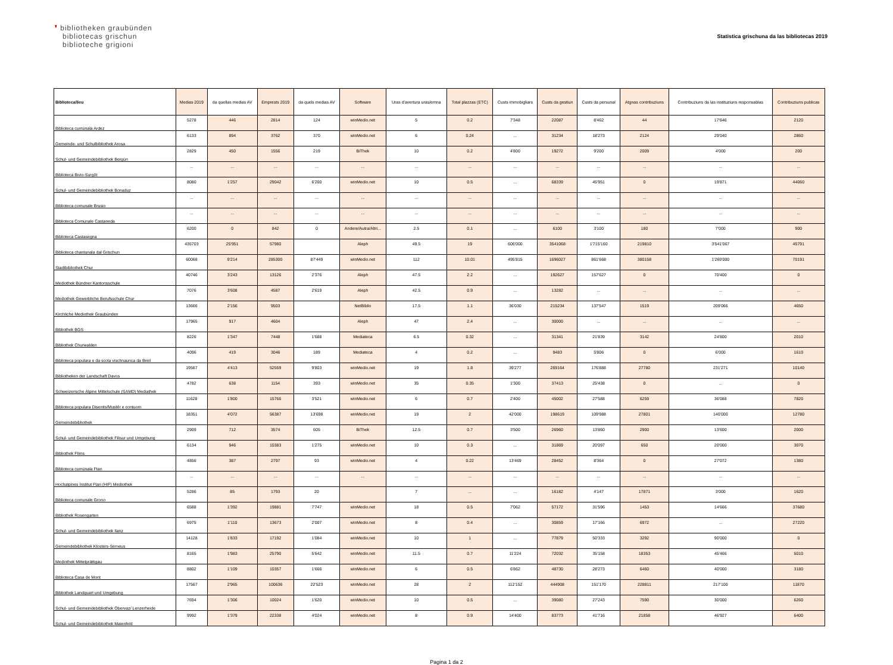❜ bibliotheken graubünden
bibliotecas grischun
biblioteche grigioni
Statistica grischuna da las bibliotecas 2019
| Biblioteca/lieu | Medias 2019 | da quellas medias AV | Emprests 2019 | da quels medias AV | Software | Uras d'avertura uras/emna | Total plazzas (ETC) | Custs immobigliars | Custs da gestiun | Custs da persunal | Atgnas contribuziuns | Contribuziuns da las instituziuns responsablas | Contribuziuns publicas |
| --- | --- | --- | --- | --- | --- | --- | --- | --- | --- | --- | --- | --- | --- |
| Biblioteca cumünala Ardez | 5278 | 446 | 2814 | 124 | winMedio.net | 5 | 0.2 | 7'348 | 22087 | 8'462 | 44 | 17'646 | 2120 |
| Gemeinde- und Schulbibliothek Arosa | 6133 | 894 | 3762 | 370 | winMedio.net | 6 | 0.24 | ... | 31234 | 18'273 | 2124 | 29'040 | 2860 |
| Schul- und Gemeindebibliothek Bergün | 2829 | 450 | 1556 | 219 | BiThek | 10 | 0.2 | 4'800 | 19272 | 9'200 | 2009 | 4'000 | 200 |
| Biblioteca Bivio-Surgôt | ... | ... | ... | ... | ... | ... | ... | ... | ... | ... | ... | ... | ... |
| Schul- und Gemeindebibliothek Bonaduz | 8080 | 1'257 | 29042 | 6'200 | winMedio.net | 10 | 0.5 | ... | 68339 | 45'951 | 0 | 19'871 | 44060 |
| Biblioteca comunale Brusio | ... | ... | ... | ... | ... | ... | ... | ... | ... | ... | ... | ... | ... |
| Biblioteca Comunale Castaneda | ... | ... | ... | ... | ... | ... | ... | ... | ... | ... | ... | ... | ... |
| Biblioteca Castasegna | 6200 | 0 | 842 | 0 | Andere/Autra/Altri... | 2.5 | 0.1 | ... | 6100 | 3'100 | 180 | 7'000 | 900 |
| Biblioteca chantunala dal Grischun | 435703 | 25'951 | 57980 | | Aleph | 49.5 | 19 | 606'000 | 3541068 | 1'715'160 | 219810 | 3'541'067 | 45791 |
| Stadtbibliothek Chur | 60068 | 9'214 | 285300 | 87'449 | winMedio.net | 112 | 10.01 | 495'815 | 1696027 | 861'668 | 380158 | 1'269'000 | 70191 |
| Mediothek Bündner Kantonsschule | 40746 | 3'243 | 13126 | 2'376 | Aleph | 47.5 | 2.2 | ... | 192627 | 157'627 | 0 | 70'400 | 0 |
| Mediothek Gewerbliche Berufsschule Chur | 7076 | 3'608 | 4587 | 2'619 | Aleph | 42.5 | 0.9 | ... | 13282 | ... | ... | ... | ... |
| Kirchliche Mediothek Graubünden | 13666 | 2'156 | 9503 | | NetBiblio | 17.5 | 1.1 | 36'030 | 215234 | 137'547 | 1519 | 209'066 | 4650 |
| Bibliothek BGS | 17965 | 917 | 4604 | | Aleph | 47 | 2.4 | ... | 30000 | ... | ... | ... | ... |
| Bibliothek Churwalden | 8226 | 1'347 | 7448 | 1'688 | Mediateca | 6.5 | 0.32 | ... | 31341 | 21'839 | 3142 | 24'800 | 2010 |
| Biblioteca populara e da scola vischnaunca da Breil | 4096 | 419 | 3046 | 189 | Mediateca | 4 | 0.2 | ... | 9483 | 5'806 | 0 | 6'000 | 1610 |
| Bibliotheken der Landschaft Davos | 19567 | 4'413 | 52559 | 9'803 | winMedio.net | 19 | 1.8 | 39'277 | 269164 | 176'888 | 27780 | 231'271 | 10140 |
| Schweizerische Alpine Mittelschule (SAMD) Mediathek | 4782 | 638 | 1154 | 393 | winMedio.net | 35 | 0.35 | 1'300 | 37413 | 25'438 | 0 | ... | 0 |
| Biblioteca populara Disentis/Mustér e contuorn | 11628 | 1'800 | 15766 | 3'521 | winMedio.net | 6 | 0.7 | 2'400 | 45002 | 27'588 | 6259 | 36'088 | 7820 |
| Gemeindebibliothek | 18351 | 4'072 | 56387 | 13'698 | winMedio.net | 19 | 2 | 42'000 | 198619 | 109'988 | 27801 | 140'000 | 12780 |
| Schul- und Gemeindebibliothek Filisur und Umgebung | 2909 | 712 | 3574 | 605 | BiThek | 12.5 | 0.7 | 3'500 | 26960 | 13'860 | 2900 | 13'600 | 2000 |
| Bibliothek Flims | 6134 | 946 | 10383 | 1'275 | winMedio.net | 10 | 0.3 | ... | 31869 | 20'097 | 650 | 20'000 | 3070 |
| Biblioteca cumünala Ftan | 4856 | 387 | 2797 | 93 | winMedio.net | 4 | 0.22 | 13'469 | 28452 | 8'364 | 0 | 27'072 | 1380 |
| Hochalpines Institut Ftan (HIF) Mediothek | ... | ... | ... | ... | ... | ... | ... | ... | ... | ... | ... | ... | ... |
| Biblioteca comunale Grono | 5286 | 85 | 1793 | 20 | | 7 | ... | ... | 16182 | 4'147 | 17871 | 3'000 | 1620 |
| Bibliothek Rosengarten | 6588 | 1'392 | 19881 | 7'747 | winMedio.net | 18 | 0.5 | 7'062 | 57172 | 31'596 | 1453 | 14'666 | 37680 |
| Schul- und Gemeindebibliothek Ilanz | 6975 | 1'110 | 13673 | 2'007 | winMedio.net | 8 | 0.4 | ... | 30859 | 17'166 | 6972 | ... | 27220 |
| Gemeindebibliothek Klosters-Serneus | 14128 | 1'833 | 17192 | 1'084 | winMedio.net | 10 | 1 | ... | 77879 | 50'333 | 3292 | 90'000 | 0 |
| Mediothek Mittelprättigau | 8165 | 1'983 | 25790 | 5'642 | winMedio.net | 11.5 | 0.7 | 11'224 | 72032 | 35'158 | 18353 | 45'466 | 5010 |
| Biblioteca Casa de Mont | 8802 | 1'109 | 10357 | 1'666 | winMedio.net | 6 | 0.5 | 6'862 | 48730 | 28'273 | 6460 | 40'000 | 3180 |
| Bibliothek Landquart und Umgebung | 17567 | 2'965 | 100636 | 22'523 | winMedio.net | 28 | 2 | 112'152 | 444908 | 151'170 | 228811 | 217'100 | 11870 |
| Schul- und Gemeindebibliothek Obervaz/ Lenzerheide | 7694 | 1'306 | 10024 | 1'620 | winMedio.net | 10 | 0.5 | ... | 39080 | 27'243 | 7590 | 30'000 | 6260 |
| Schul- und Gemeindebibliothek Maienfeld | 9992 | 1'379 | 22338 | 4'024 | winMedio.net | 8 | 0.9 | 14'400 | 83773 | 41'716 | 21858 | 46'927 | 6400 |
Pagina 1 da 2